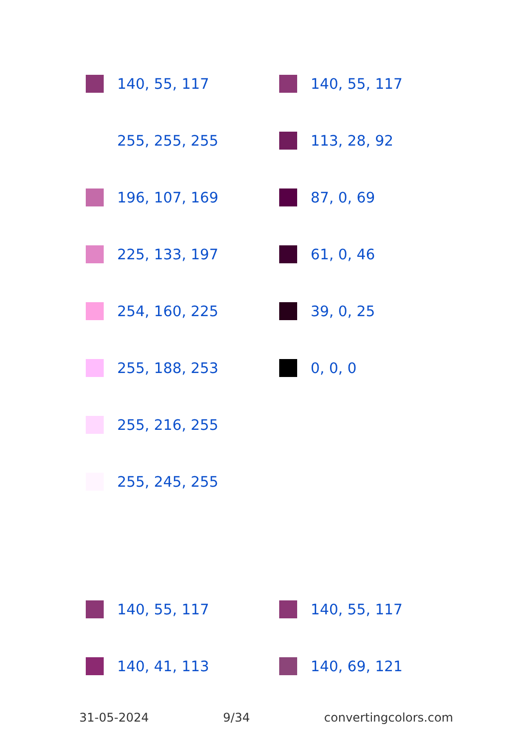140, 55, 117 140, 55, 117
255, 255, 255 113, 28, 92
196, 107, 169 87, 0, 69
225, 133, 197 61, 0, 46
254, 160, 225 39, 0, 25
255, 188, 253 0, 0, 0
255, 216, 255
255, 245, 255
140, 55, 117 140, 55, 117
140, 41, 113 140, 69, 121
31-05-2024 9/34 convertingcolors.com